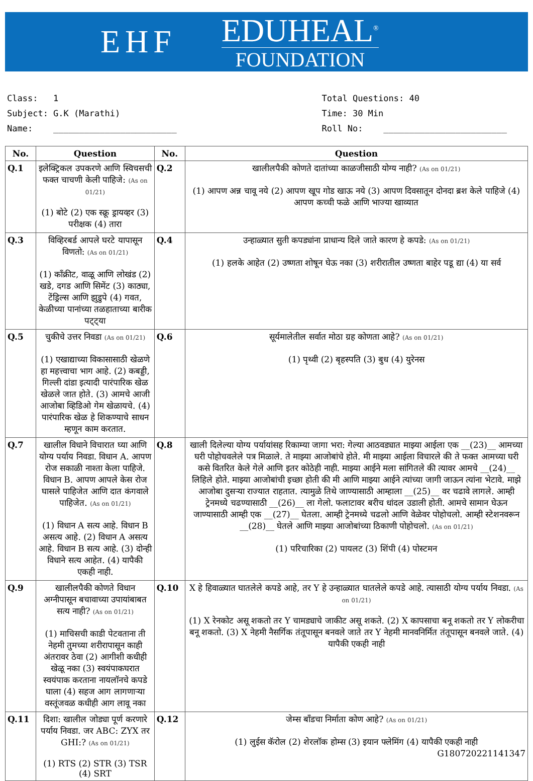EHF
EDUHEAL<sup>®</sup>
FOUNDATION
Class: 1
Subject: G.K (Marathi)
Name: ________________________
Total Questions: 40
Time: 30 Min
Roll No: ________________________
| No. | Question | No. | Question |
| --- | --- | --- | --- |
| Q.1 | इलेक्ट्रिकल उपकरणे आणि स्विचसची फक्त चाचणी केली पाहिजे: (As on 01/21) (1) बोटे (2) एक स्क्रू ड्रायव्हर (3) परीक्षक (4) तारा | Q.2 | खालीलपैकी कोणते दातांच्या काळजीसाठी योग्य नाही? (As on 01/21) (1) आपण अन्न चावू नये (2) आपण खूप गोड खाऊ नये (3) आपण दिवसातून दोनदा ब्रश केले पाहिजे (4) आपण कच्ची फळे आणि भाज्या खाव्यात |
| Q.3 | विव्हिरबर्ड आपले घरटे यापासून विणतो: (As on 01/21) (1) काँक्रीट, वाळू आणि लोखंड (2) खडे, दगड आणि सिमेंट (3) काठ्या, टेंड्रिल्स आणि झुडुपे (4) गवत, केळीच्या पानांच्या तळहाताच्या बारीक पट्ट्या | Q.4 | उन्हाळ्यात सुती कपड्यांना प्राधान्य दिले जाते कारण हे कपडे: (As on 01/21) (1) हलके आहेत (2) उष्णता शोषून घेऊ नका (3) शरीरातील उष्णता बाहेर पडू द्या (4) या सर्व |
| Q.5 | चुकीचे उत्तर निवडा (As on 01/21) (1) एखाद्याच्या विकासासाठी खेळणे हा महत्त्वाचा भाग आहे. (2) कबड्डी, गिल्ली दांडा इत्यादी पारंपारिक खेळ खेळले जात होते. (3) आमचे आजी आजोबा व्हिडिओ गेम खेळायचे. (4) पारंपारिक खेळ हे शिकण्याचे साधन म्हणून काम करतात. | Q.6 | सूर्यमालेतील सर्वात मोठा ग्रह कोणता आहे? (As on 01/21) (1) पृथ्वी (2) बृहस्पति (3) बुध (4) युरेनस |
| Q.7 | खालील विधाने विचारात घ्या आणि योग्य पर्याय निवडा. विधान A. आपण रोज सकाळी नाश्ता केला पाहिजे. विधान B. आपण आपले केस रोज घासले पाहिजेत आणि दात कंगवाले पाहिजेत. (As on 01/21) (1) विधान A सत्य आहे. विधान B असत्य आहे. (2) विधान A असत्य आहे. विधान B सत्य आहे. (3) दोन्ही विधाने सत्य आहेत. (4) यापैकी एकही नाही. | Q.8 | खाली दिलेल्या योग्य पर्यायांसह रिकाम्या जागा भरा: गेल्या आठवड्यात माझ्या आईला एक __(23)__ आमच्या घरी पोहोचवलेले पत्र मिळाले. ते माझ्या आजोबांचे होते. मी माझ्या आईला विचारले की ते फक्त आमच्या घरी कसे वितरित केले गेले आणि इतर कोठेही नाही. माझ्या आईने मला सांगितले की त्यावर आमचे __(24)__ लिहिले होते. माझ्या आजोबांची इच्छा होती की मी आणि माझ्या आईने त्यांच्या जागी जाऊन त्यांना भेटावे. माझे आजोबा दुसऱ्या राज्यात राहतात. त्यामुळे तिथे जाण्यासाठी आम्हाला __(25)__ वर चढावे लागले. आम्ही ट्रेनमध्ये चढण्यासाठी __(26)__ ला गेलो. फलाटावर बरीच धांदल उडाली होती. आमचे सामान घेऊन जाण्यासाठी आम्ही एक __(27)__ घेतला. आम्ही ट्रेनमध्ये चढलो आणि वेळेवर पोहोचलो. आम्ही स्टेशनवरून __(28)__ घेतले आणि माझ्या आजोबांच्या ठिकाणी पोहोचलो. (As on 01/21) (1) परिचारिका (2) पायलट (3) शिंपी (4) पोस्टमन |
| Q.9 | खालीलपैकी कोणते विधान अग्नीपासून बचावाच्या उपायांबाबत सत्य नाही? (As on 01/21) (1) माचिसची काडी पेटवताना ती नेहमी तुमच्या शरीरापासून काही अंतरावर ठेवा (2) आगीशी कधीही खेळू नका (3) स्वयंपाकघरात स्वयंपाक करताना नायलॉनचे कपडे घाला (4) सहज आग लागणाऱ्या वस्तूंजवळ कधीही आग लावू नका | Q.10 | X हे हिवाळ्यात घातलेले कपडे आहे, तर Y हे उन्हाळ्यात घातलेले कपडे आहे. त्यासाठी योग्य पर्याय निवडा. (As on 01/21) (1) X रेनकोट असू शकतो तर Y चामड्याचे जाकीट असू शकते. (2) X कापसाचा बनू शकतो तर Y लोकरीचा बनू शकतो. (3) X नेहमी नैसर्गिक तंतूपासून बनवले जाते तर Y नेहमी मानवनिर्मित तंतूपासून बनवले जाते. (4) यापैकी एकही नाही |
| Q.11 | दिशा: खालील जोड्या पूर्ण करणारे पर्याय निवडा. जर ABC: ZYX तर GHI:? (As on 01/21) (1) RTS (2) STR (3) TSR (4) SRT | Q.12 | जेम्स बाँडचा निर्माता कोण आहे? (As on 01/21) (1) लुईस कॅरोल (2) शेरलॉक होम्स (3) इयान फ्लेमिंग (4) यापैकी एकही नाही G180720221141347 |